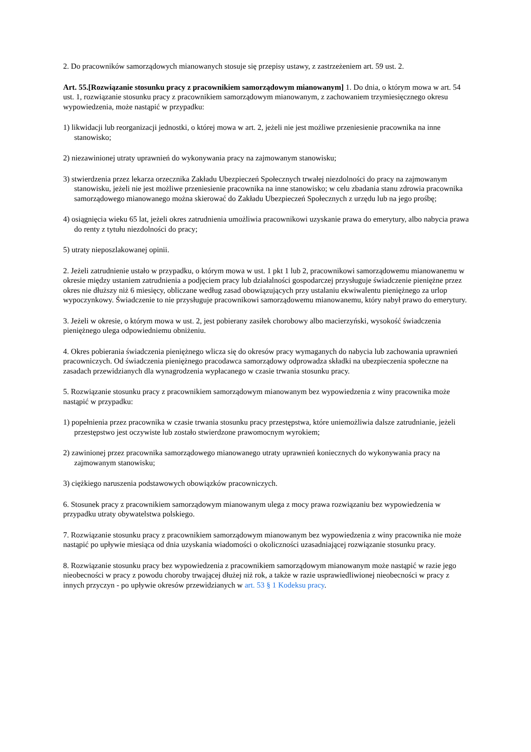2. Do pracowników samorządowych mianowanych stosuje się przepisy ustawy, z zastrzeżeniem art. 59 ust. 2.
Art. 55.[Rozwiązanie stosunku pracy z pracownikiem samorządowym mianowanym] 1. Do dnia, o którym mowa w art. 54 ust. 1, rozwiązanie stosunku pracy z pracownikiem samorządowym mianowanym, z zachowaniem trzymiesięcznego okresu wypowiedzenia, może nastąpić w przypadku:
1) likwidacji lub reorganizacji jednostki, o której mowa w art. 2, jeżeli nie jest możliwe przeniesienie pracownika na inne stanowisko;
2) niezawinionej utraty uprawnień do wykonywania pracy na zajmowanym stanowisku;
3) stwierdzenia przez lekarza orzecznika Zakładu Ubezpieczeń Społecznych trwałej niezdolności do pracy na zajmowanym stanowisku, jeżeli nie jest możliwe przeniesienie pracownika na inne stanowisko; w celu zbadania stanu zdrowia pracownika samorządowego mianowanego można skierować do Zakładu Ubezpieczeń Społecznych z urzędu lub na jego prośbę;
4) osiągnięcia wieku 65 lat, jeżeli okres zatrudnienia umożliwia pracownikowi uzyskanie prawa do emerytury, albo nabycia prawa do renty z tytułu niezdolności do pracy;
5) utraty nieposzlakowanej opinii.
2. Jeżeli zatrudnienie ustało w przypadku, o którym mowa w ust. 1 pkt 1 lub 2, pracownikowi samorządowemu mianowanemu w okresie między ustaniem zatrudnienia a podjęciem pracy lub działalności gospodarczej przysługuje świadczenie pieniężne przez okres nie dłuższy niż 6 miesięcy, obliczane według zasad obowiązujących przy ustalaniu ekwiwalentu pieniężnego za urlop wypoczynkowy. Świadczenie to nie przysługuje pracownikowi samorządowemu mianowanemu, który nabył prawo do emerytury.
3. Jeżeli w okresie, o którym mowa w ust. 2, jest pobierany zasiłek chorobowy albo macierzyński, wysokość świadczenia pieniężnego ulega odpowiedniemu obniżeniu.
4. Okres pobierania świadczenia pieniężnego wlicza się do okresów pracy wymaganych do nabycia lub zachowania uprawnień pracowniczych. Od świadczenia pieniężnego pracodawca samorządowy odprowadza składki na ubezpieczenia społeczne na zasadach przewidzianych dla wynagrodzenia wypłacanego w czasie trwania stosunku pracy.
5. Rozwiązanie stosunku pracy z pracownikiem samorządowym mianowanym bez wypowiedzenia z winy pracownika może nastąpić w przypadku:
1) popełnienia przez pracownika w czasie trwania stosunku pracy przestępstwa, które uniemożliwia dalsze zatrudnianie, jeżeli przestępstwo jest oczywiste lub zostało stwierdzone prawomocnym wyrokiem;
2) zawinionej przez pracownika samorządowego mianowanego utraty uprawnień koniecznych do wykonywania pracy na zajmowanym stanowisku;
3) ciężkiego naruszenia podstawowych obowiązków pracowniczych.
6. Stosunek pracy z pracownikiem samorządowym mianowanym ulega z mocy prawa rozwiązaniu bez wypowiedzenia w przypadku utraty obywatelstwa polskiego.
7. Rozwiązanie stosunku pracy z pracownikiem samorządowym mianowanym bez wypowiedzenia z winy pracownika nie może nastąpić po upływie miesiąca od dnia uzyskania wiadomości o okoliczności uzasadniającej rozwiązanie stosunku pracy.
8. Rozwiązanie stosunku pracy bez wypowiedzenia z pracownikiem samorządowym mianowanym może nastąpić w razie jego nieobecności w pracy z powodu choroby trwającej dłużej niż rok, a także w razie usprawiedliwionej nieobecności w pracy z innych przyczyn - po upływie okresów przewidzianych w art. 53 § 1 Kodeksu pracy.